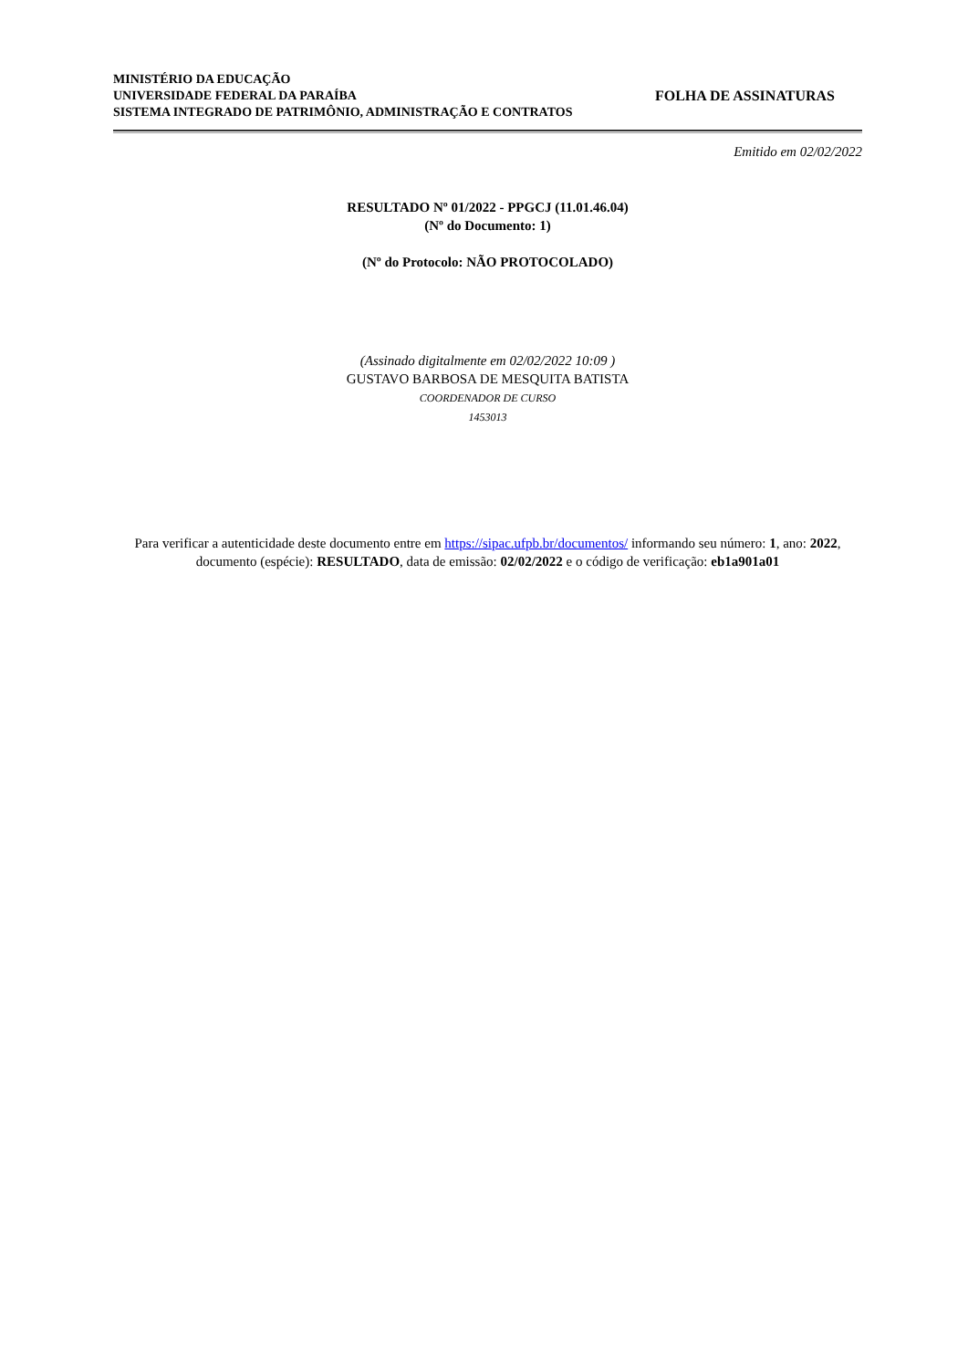MINISTÉRIO DA EDUCAÇÃO
UNIVERSIDADE FEDERAL DA PARAÍBA
SISTEMA INTEGRADO DE PATRIMÔNIO, ADMINISTRAÇÃO E CONTRATOS
FOLHA DE ASSINATURAS
Emitido em 02/02/2022
RESULTADO Nº 01/2022 - PPGCJ (11.01.46.04)
(Nº do Documento: 1)
(Nº do Protocolo: NÃO PROTOCOLADO)
(Assinado digitalmente em 02/02/2022 10:09 )
GUSTAVO BARBOSA DE MESQUITA BATISTA
COORDENADOR DE CURSO
1453013
Para verificar a autenticidade deste documento entre em https://sipac.ufpb.br/documentos/ informando seu número: 1, ano: 2022, documento (espécie): RESULTADO, data de emissão: 02/02/2022 e o código de verificação: eb1a901a01